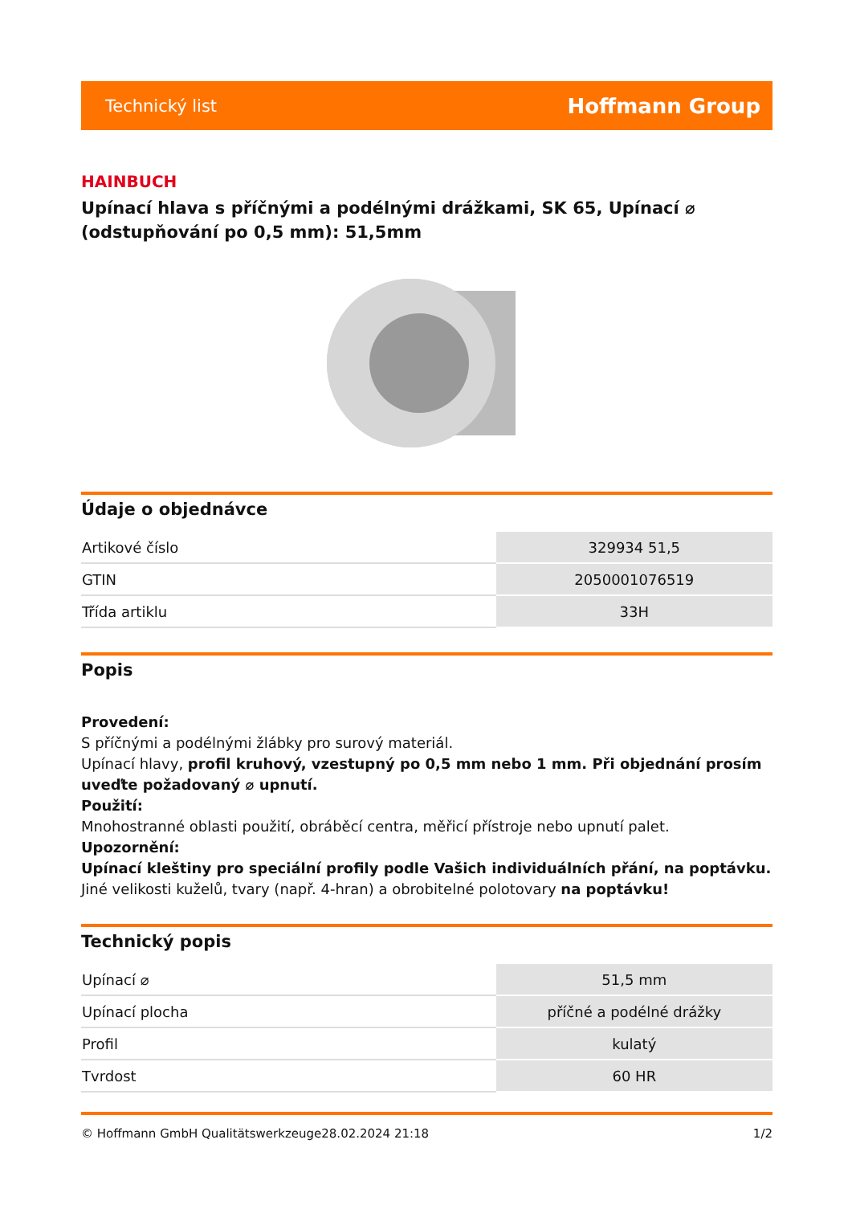Technický list Hoffmann Group
HAINBUCH
Upínací hlava s příčnými a podélnými drážkami, SK 65, Upínací ⌀ (odstupňování po 0,5 mm): 51,5mm
Údaje o objednávce
| Artikové číslo | 329934 51,5 |
| GTIN | 2050001076519 |
| Třída artiklu | 33H |
Popis
Provedení:
S příčnými a podélnými žlábky pro surový materiál.
Upínací hlavy, profil kruhový, vzestupný po 0,5 mm nebo 1 mm. Při objednání prosím uveďte požadovaný ⌀ upnutí.
Použití:
Mnohostranné oblasti použití, obráběcí centra, měřicí přístroje nebo upnutí palet.
Upozornění:
Upínací kleštiny pro speciální profily podle Vašich individuálních přání, na poptávku.
Jiné velikosti kuželů, tvary (např. 4-hran) a obrobitelné polotovary na poptávku!
Technický popis
| Upínací ⌀ | 51,5 mm |
| Upínací plocha | příčné a podélné drážky |
| Profil | kulatý |
| Tvrdost | 60 HR |
© Hoffmann GmbH Qualitätswerkzeuge 28.02.2024 21:18 1/2